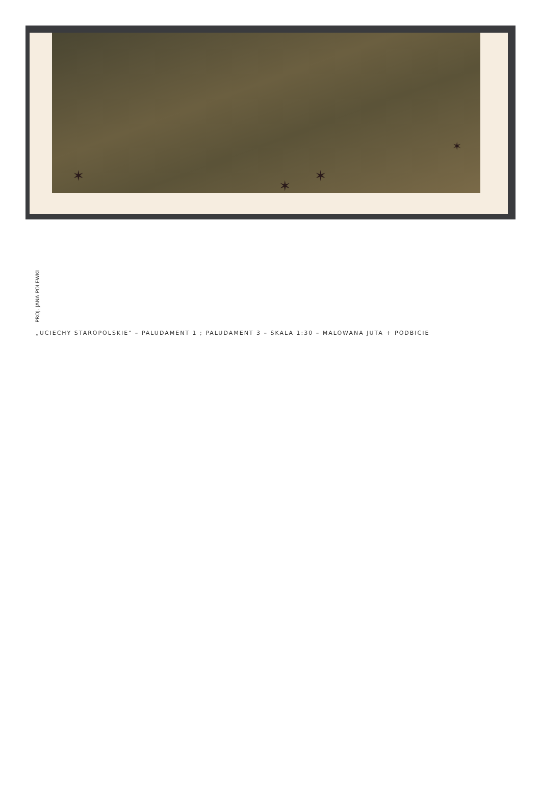✶
✶
✶
✶
PROJ. JANA POLEWKI
„UCIECHY STAROPOLSKIE" – PALUDAMENT 1 ; PALUDAMENT 3 – SKALA 1:30 – MALOWANA JUTA + PODBICIE